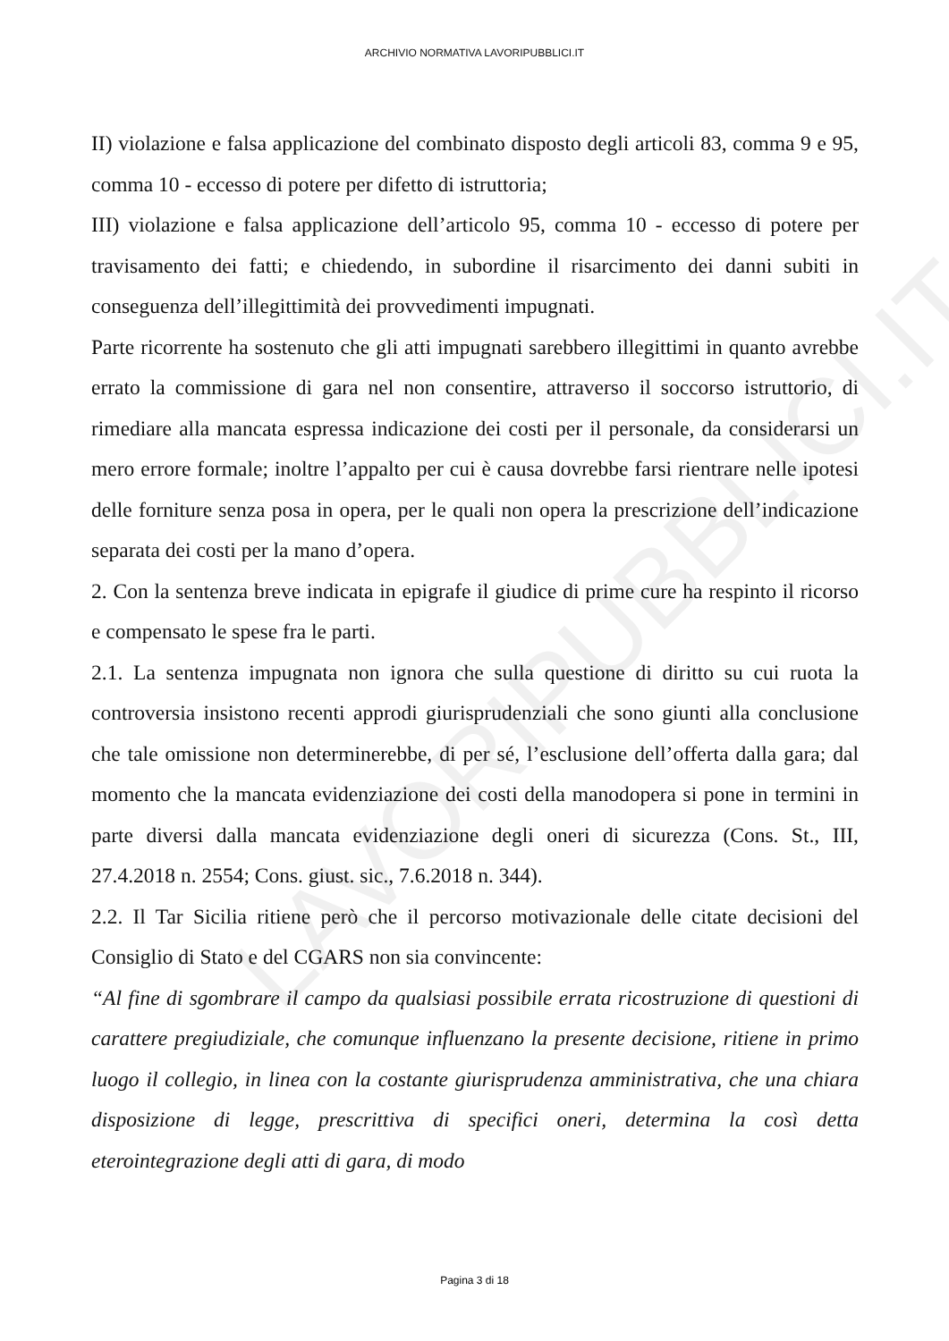LAVORIPUBBLICI.IT
ARCHIVIO NORMATIVA LAVORIPUBBLICI.IT
II) violazione e falsa applicazione del combinato disposto degli articoli 83, comma 9 e 95, comma 10 - eccesso di potere per difetto di istruttoria;
III) violazione e falsa applicazione dell’articolo 95, comma 10 - eccesso di potere per travisamento dei fatti; e chiedendo, in subordine il risarcimento dei danni subiti in conseguenza dell’illegittimità dei provvedimenti impugnati.
Parte ricorrente ha sostenuto che gli atti impugnati sarebbero illegittimi in quanto avrebbe errato la commissione di gara nel non consentire, attraverso il soccorso istruttorio, di rimediare alla mancata espressa indicazione dei costi per il personale, da considerarsi un mero errore formale; inoltre l’appalto per cui è causa dovrebbe farsi rientrare nelle ipotesi delle forniture senza posa in opera, per le quali non opera la prescrizione dell’indicazione separata dei costi per la mano d’opera.
2. Con la sentenza breve indicata in epigrafe il giudice di prime cure ha respinto il ricorso e compensato le spese fra le parti.
2.1. La sentenza impugnata non ignora che sulla questione di diritto su cui ruota la controversia insistono recenti approdi giurisprudenziali che sono giunti alla conclusione che tale omissione non determinerebbe, di per sé, l’esclusione dell’offerta dalla gara; dal momento che la mancata evidenziazione dei costi della manodopera si pone in termini in parte diversi dalla mancata evidenziazione degli oneri di sicurezza (Cons. St., III, 27.4.2018 n. 2554; Cons. giust. sic., 7.6.2018 n. 344).
2.2. Il Tar Sicilia ritiene però che il percorso motivazionale delle citate decisioni del Consiglio di Stato e del CGARS non sia convincente:
“Al fine di sgombrare il campo da qualsiasi possibile errata ricostruzione di questioni di carattere pregiudiziale, che comunque influenzano la presente decisione, ritiene in primo luogo il collegio, in linea con la costante giurisprudenza amministrativa, che una chiara disposizione di legge, prescrittiva di specifici oneri, determina la così detta eterointegrazione degli atti di gara, di modo
Pagina 3 di 18